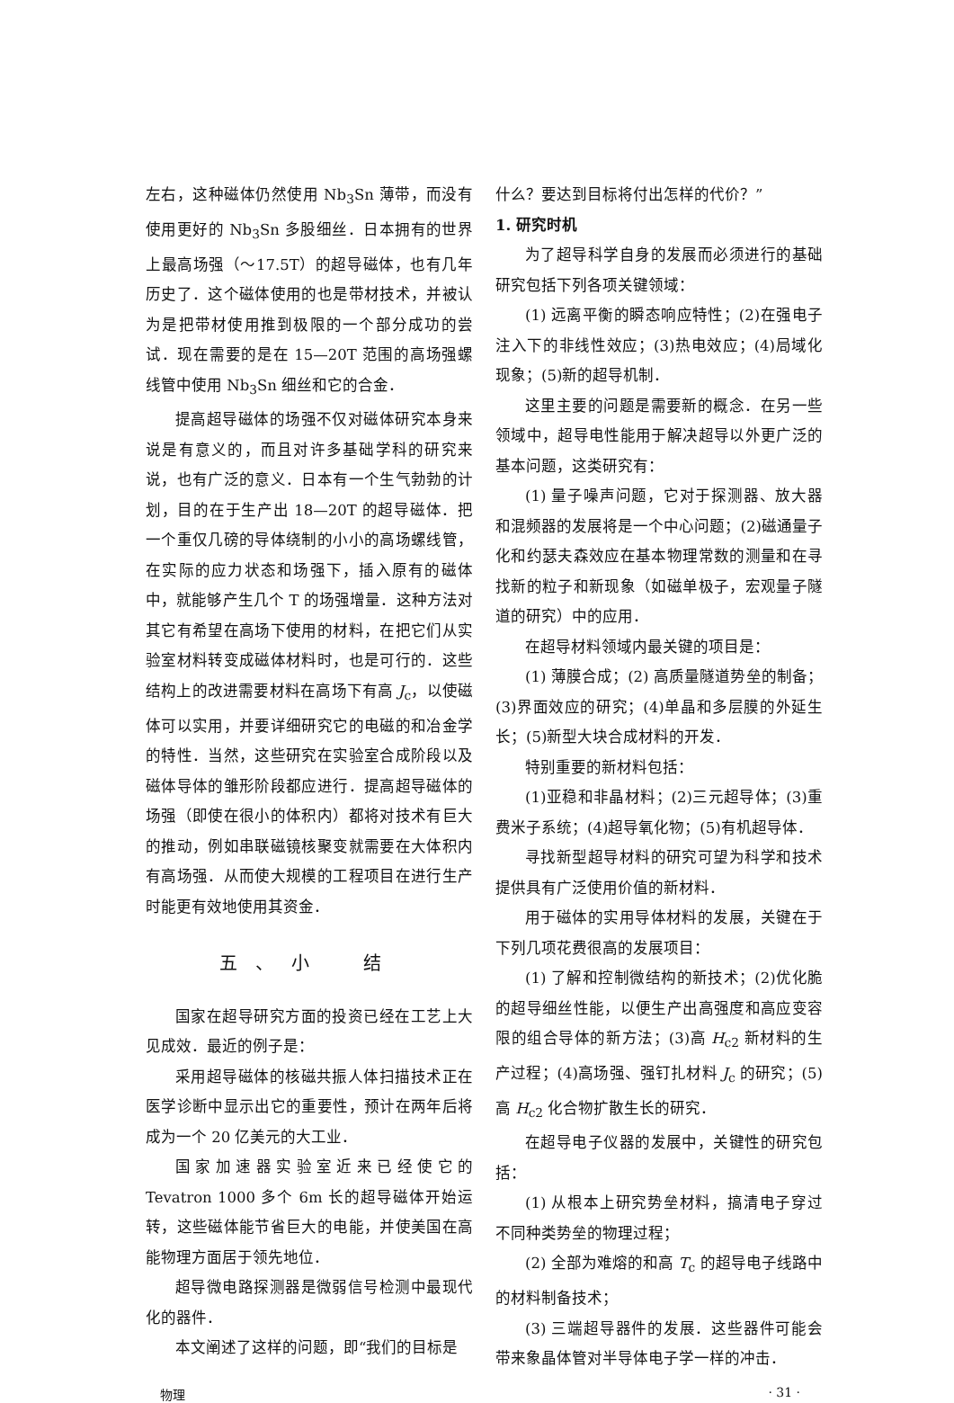左右，这种磁体仍然使用 Nb<sub>3</sub>Sn 薄带，而没有使用更好的 Nb<sub>3</sub>Sn 多股细丝．日本拥有的世界上最高场强（～17.5T）的超导磁体，也有几年历史了．这个磁体使用的也是带材技术，并被认为是把带材使用推到极限的一个部分成功的尝试．现在需要的是在 15—20T 范围的高场强螺线管中使用 Nb<sub>3</sub>Sn 细丝和它的合金．
提高超导磁体的场强不仅对磁体研究本身来说是有意义的，而且对许多基础学科的研究来说，也有广泛的意义．日本有一个生气勃勃的计划，目的在于生产出 18—20T 的超导磁体．把一个重仅几磅的导体绕制的小小的高场螺线管，在实际的应力状态和场强下，插入原有的磁体中，就能够产生几个 T 的场强增量．这种方法对其它有希望在高场下使用的材料，在把它们从实验室材料转变成磁体材料时，也是可行的．这些结构上的改进需要材料在高场下有高 J<sub>c</sub>，以使磁体可以实用，并要详细研究它的电磁的和冶金学的特性．当然，这些研究在实验室合成阶段以及磁体导体的雏形阶段都应进行．提高超导磁体的场强（即使在很小的体积内）都将对技术有巨大的推动，例如串联磁镜核聚变就需要在大体积内有高场强．从而使大规模的工程项目在进行生产时能更有效地使用其资金．
五、小　结
国家在超导研究方面的投资已经在工艺上大见成效．最近的例子是：
采用超导磁体的核磁共振人体扫描技术正在医学诊断中显示出它的重要性，预计在两年后将成为一个 20 亿美元的大工业．
国家加速器实验室近来已经使它的 Tevatron 1000 多个 6m 长的超导磁体开始运转，这些磁体能节省巨大的电能，并使美国在高能物理方面居于领先地位．
超导微电路探测器是微弱信号检测中最现代化的器件．
本文阐述了这样的问题，即“我们的目标是
什么？要达到目标将付出怎样的代价？”
1. 研究时机
为了超导科学自身的发展而必须进行的基础研究包括下列各项关键领域：
(1) 远离平衡的瞬态响应特性；(2)在强电子注入下的非线性效应；(3)热电效应；(4)局域化现象；(5)新的超导机制．
这里主要的问题是需要新的概念．在另一些领域中，超导电性能用于解决超导以外更广泛的基本问题，这类研究有：
(1) 量子噪声问题，它对于探测器、放大器和混频器的发展将是一个中心问题；(2)磁通量子化和约瑟夫森效应在基本物理常数的测量和在寻找新的粒子和新现象（如磁单极子，宏观量子隧道的研究）中的应用．
在超导材料领域内最关键的项目是：
(1) 薄膜合成；(2) 高质量隧道势垒的制备；(3)界面效应的研究；(4)单晶和多层膜的外延生长；(5)新型大块合成材料的开发．
特别重要的新材料包括：
(1)亚稳和非晶材料；(2)三元超导体；(3)重费米子系统；(4)超导氧化物；(5)有机超导体．
寻找新型超导材料的研究可望为科学和技术提供具有广泛使用价值的新材料．
用于磁体的实用导体材料的发展，关键在于下列几项花费很高的发展项目：
(1) 了解和控制微结构的新技术；(2)优化脆的超导细丝性能，以便生产出高强度和高应变容限的组合导体的新方法；(3)高 H<sub>c2</sub> 新材料的生产过程；(4)高场强、强钉扎材料 J<sub>c</sub> 的研究；(5)高 H<sub>c2</sub> 化合物扩散生长的研究．
在超导电子仪器的发展中，关键性的研究包括：
(1) 从根本上研究势垒材料，搞清电子穿过不同种类势垒的物理过程；
(2) 全部为难熔的和高 T<sub>c</sub> 的超导电子线路中的材料制备技术；
(3) 三端超导器件的发展．这些器件可能会带来象晶体管对半导体电子学一样的冲击．
物理 · 31 ·